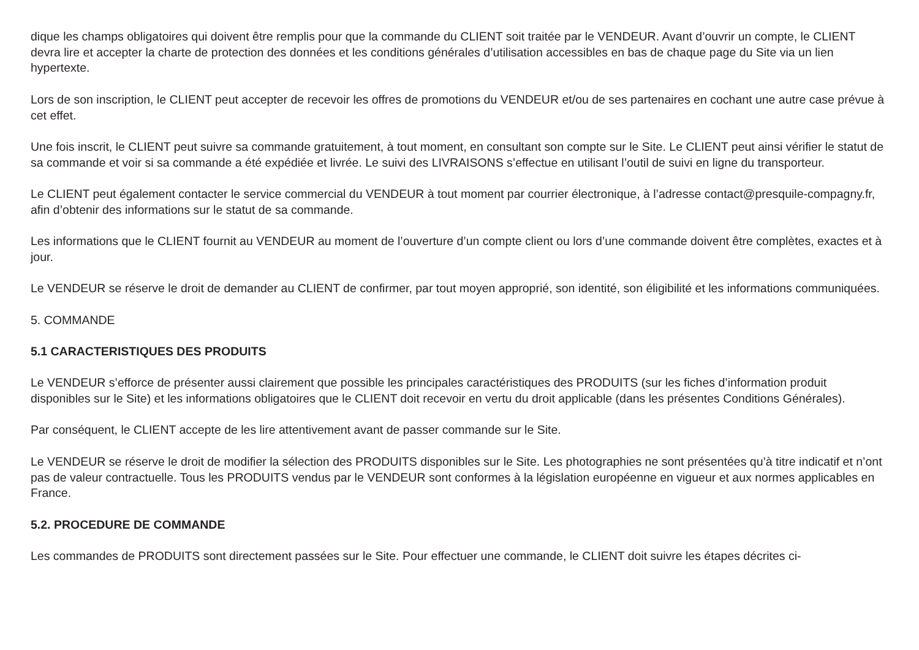dique les champs obligatoires qui doivent être remplis pour que la commande du CLIENT soit traitée par le VENDEUR. Avant d’ouvrir un compte, le CLIENT devra lire et accepter la charte de protection des données et les conditions générales d’utilisation accessibles en bas de chaque page du Site via un lien hypertexte.
Lors de son inscription, le CLIENT peut accepter de recevoir les offres de promotions du VENDEUR et/ou de ses partenaires en cochant une autre case prévue à cet effet.
Une fois inscrit, le CLIENT peut suivre sa commande gratuitement, à tout moment, en consultant son compte sur le Site. Le CLIENT peut ainsi vérifier le statut de sa commande et voir si sa commande a été expédiée et livrée. Le suivi des LIVRAISONS s’effectue en utilisant l’outil de suivi en ligne du transporteur.
Le CLIENT peut également contacter le service commercial du VENDEUR à tout moment par courrier électronique, à l’adresse contact@presquile-compagny.fr, afin d’obtenir des informations sur le statut de sa commande.
Les informations que le CLIENT fournit au VENDEUR au moment de l’ouverture d’un compte client ou lors d’une commande doivent être complètes, exactes et à jour.
Le VENDEUR se réserve le droit de demander au CLIENT de confirmer, par tout moyen approprié, son identité, son éligibilité et les informations communiquées.
5. COMMANDE
5.1 CARACTERISTIQUES DES PRODUITS
Le VENDEUR s’efforce de présenter aussi clairement que possible les principales caractéristiques des PRODUITS (sur les fiches d’information produit disponibles sur le Site) et les informations obligatoires que le CLIENT doit recevoir en vertu du droit applicable (dans les présentes Conditions Générales).
Par conséquent, le CLIENT accepte de les lire attentivement avant de passer commande sur le Site.
Le VENDEUR se réserve le droit de modifier la sélection des PRODUITS disponibles sur le Site. Les photographies ne sont présentées qu’à titre indicatif et n’ont pas de valeur contractuelle. Tous les PRODUITS vendus par le VENDEUR sont conformes à la législation européenne en vigueur et aux normes applicables en France.
5.2. PROCEDURE DE COMMANDE
Les commandes de PRODUITS sont directement passées sur le Site. Pour effectuer une commande, le CLIENT doit suivre les étapes décrites ci-